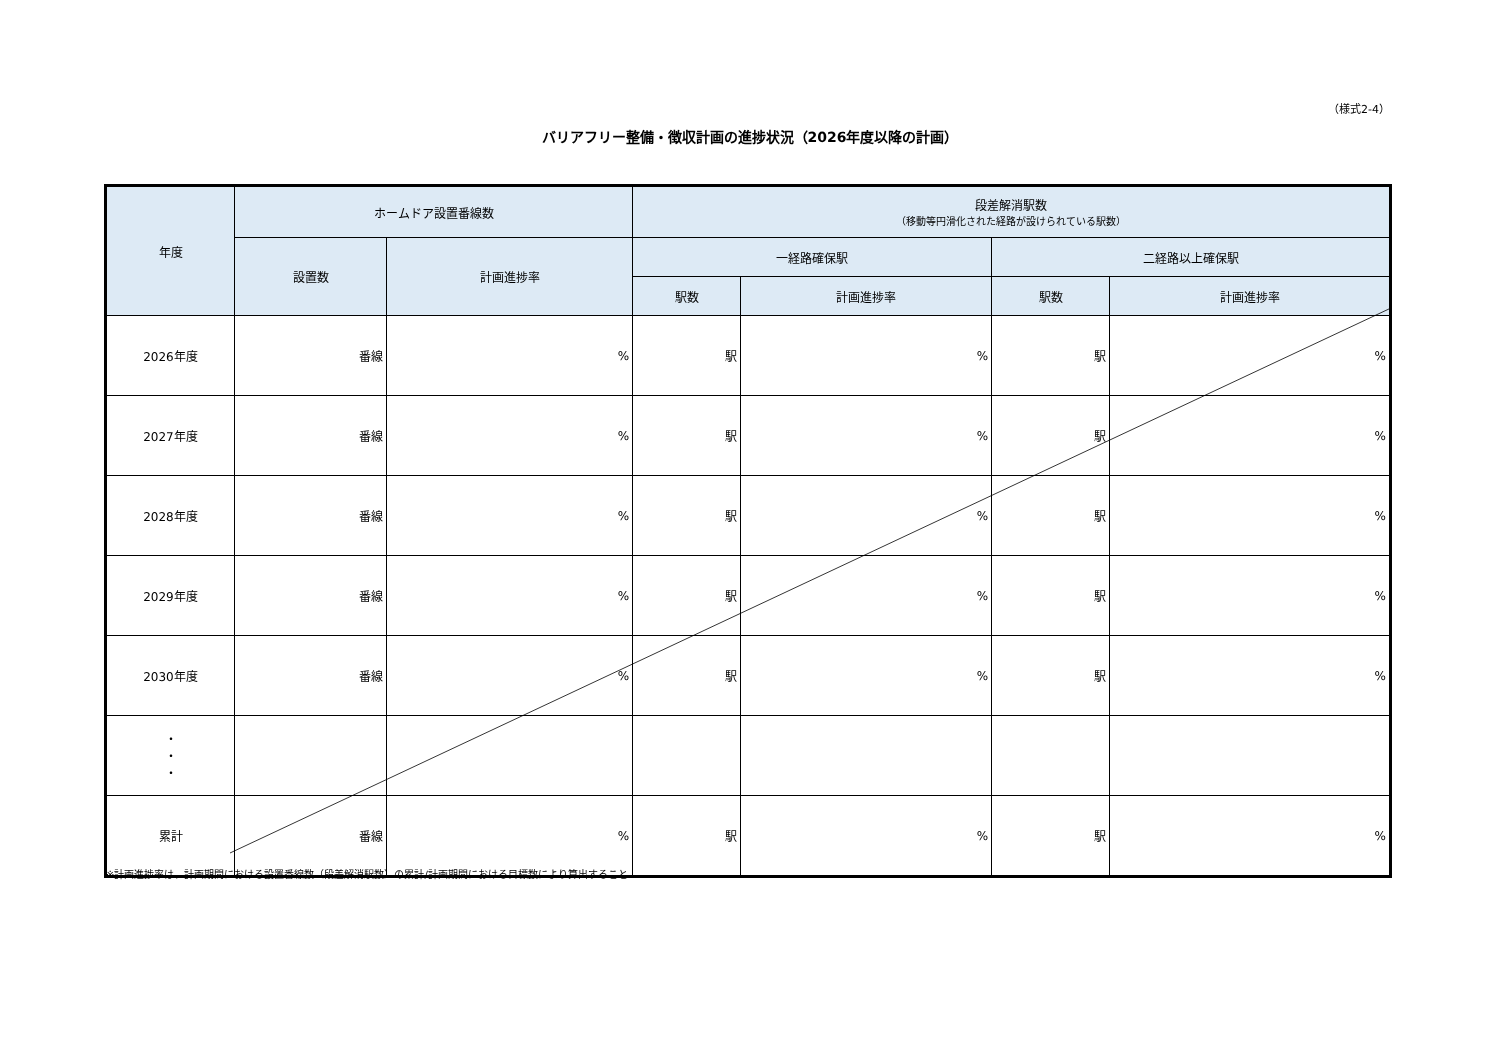（様式2-4）
バリアフリー整備・徴収計画の進捗状況（2026年度以降の計画）
| 年度 | ホームドア設置番線数 | | 段差解消駅数 （移動等円滑化された経路が設けられている駅数） | | | |
| --- | --- | --- | --- | --- | --- | --- |
| | 設置数 | 計画進捗率 | 一経路確保駅 | | 二経路以上確保駅 | |
| | | | 駅数 | 計画進捗率 | 駅数 | 計画進捗率 |
| 2026年度 | 番線 | % | 駅 | % | 駅 | % |
| 2027年度 | 番線 | % | 駅 | % | 駅 | % |
| 2028年度 | 番線 | % | 駅 | % | 駅 | % |
| 2029年度 | 番線 | % | 駅 | % | 駅 | % |
| 2030年度 | 番線 | % | 駅 | % | 駅 | % |
| ・ ・ ・ | | | | | | |
| 累計 | 番線 | % | 駅 | % | 駅 | % |
※計画進捗率は、計画期間における設置番線数（段差解消駅数）の累計/計画期間における目標数により算出すること